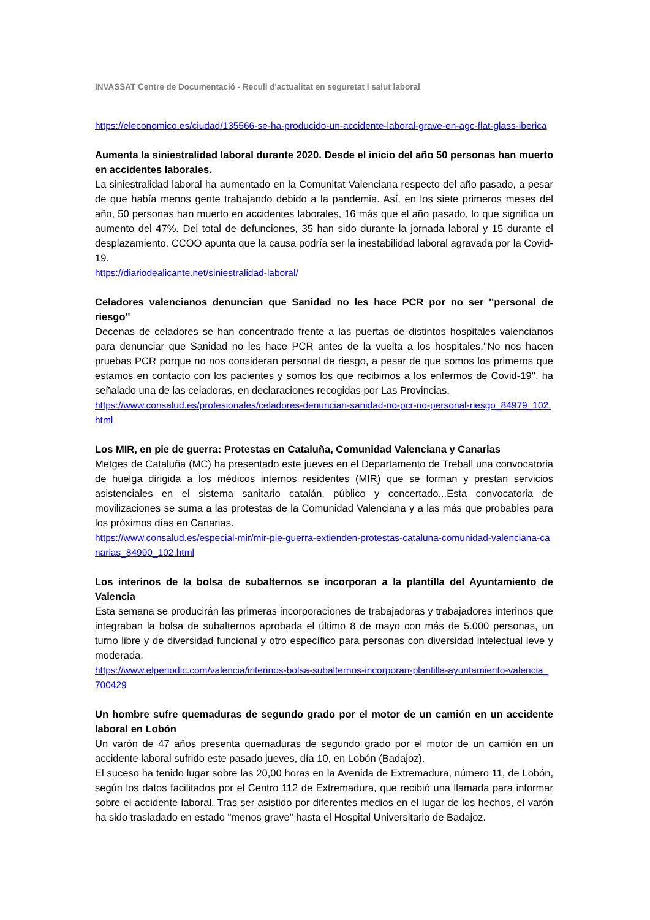INVASSAT Centre de Documentació - Recull d'actualitat en seguretat i salut laboral
https://eleconomico.es/ciudad/135566-se-ha-producido-un-accidente-laboral-grave-en-agc-flat-glass-iberica
Aumenta la siniestralidad laboral durante 2020. Desde el inicio del año 50 personas han muerto en accidentes laborales.
La siniestralidad laboral ha aumentado en la Comunitat Valenciana respecto del año pasado, a pesar de que había menos gente trabajando debido a la pandemia. Así, en los siete primeros meses del año, 50 personas han muerto en accidentes laborales, 16 más que el año pasado, lo que significa un aumento del 47%. Del total de defunciones, 35 han sido durante la jornada laboral y 15 durante el desplazamiento. CCOO apunta que la causa podría ser la inestabilidad laboral agravada por la Covid-19.
https://diariodealicante.net/siniestralidad-laboral/
Celadores valencianos denuncian que Sanidad no les hace PCR por no ser ''personal de riesgo''
Decenas de celadores se han concentrado frente a las puertas de distintos hospitales valencianos para denunciar que Sanidad no les hace PCR antes de la vuelta a los hospitales.''No nos hacen pruebas PCR porque no nos consideran personal de riesgo, a pesar de que somos los primeros que estamos en contacto con los pacientes y somos los que recibimos a los enfermos de Covid-19'', ha señalado una de las celadoras, en declaraciones recogidas por Las Provincias.
https://www.consalud.es/profesionales/celadores-denuncian-sanidad-no-pcr-no-personal-riesgo_84979_102.html
Los MIR, en pie de guerra: Protestas en Cataluña, Comunidad Valenciana y Canarias
Metges de Cataluña (MC) ha presentado este jueves en el Departamento de Treball una convocatoria de huelga dirigida a los médicos internos residentes (MIR) que se forman y prestan servicios asistenciales en el sistema sanitario catalán, público y concertado...Esta convocatoria de movilizaciones se suma a las protestas de la Comunidad Valenciana y a las más que probables para los próximos días en Canarias.
https://www.consalud.es/especial-mir/mir-pie-guerra-extienden-protestas-cataluna-comunidad-valenciana-canarias_84990_102.html
Los interinos de la bolsa de subalternos se incorporan a la plantilla del Ayuntamiento de Valencia
Esta semana se producirán las primeras incorporaciones de trabajadoras y trabajadores interinos que integraban la bolsa de subalternos aprobada el último 8 de mayo con más de 5.000 personas, un turno libre y de diversidad funcional y otro específico para personas con diversidad intelectual leve y moderada.
https://www.elperiodic.com/valencia/interinos-bolsa-subalternos-incorporan-plantilla-ayuntamiento-valencia_700429
Un hombre sufre quemaduras de segundo grado por el motor de un camión en un accidente laboral en Lobón
Un varón de 47 años presenta quemaduras de segundo grado por el motor de un camión en un accidente laboral sufrido este pasado jueves, día 10, en Lobón (Badajoz).
El suceso ha tenido lugar sobre las 20,00 horas en la Avenida de Extremadura, número 11, de Lobón, según los datos facilitados por el Centro 112 de Extremadura, que recibió una llamada para informar sobre el accidente laboral. Tras ser asistido por diferentes medios en el lugar de los hechos, el varón ha sido trasladado en estado "menos grave" hasta el Hospital Universitario de Badajoz.